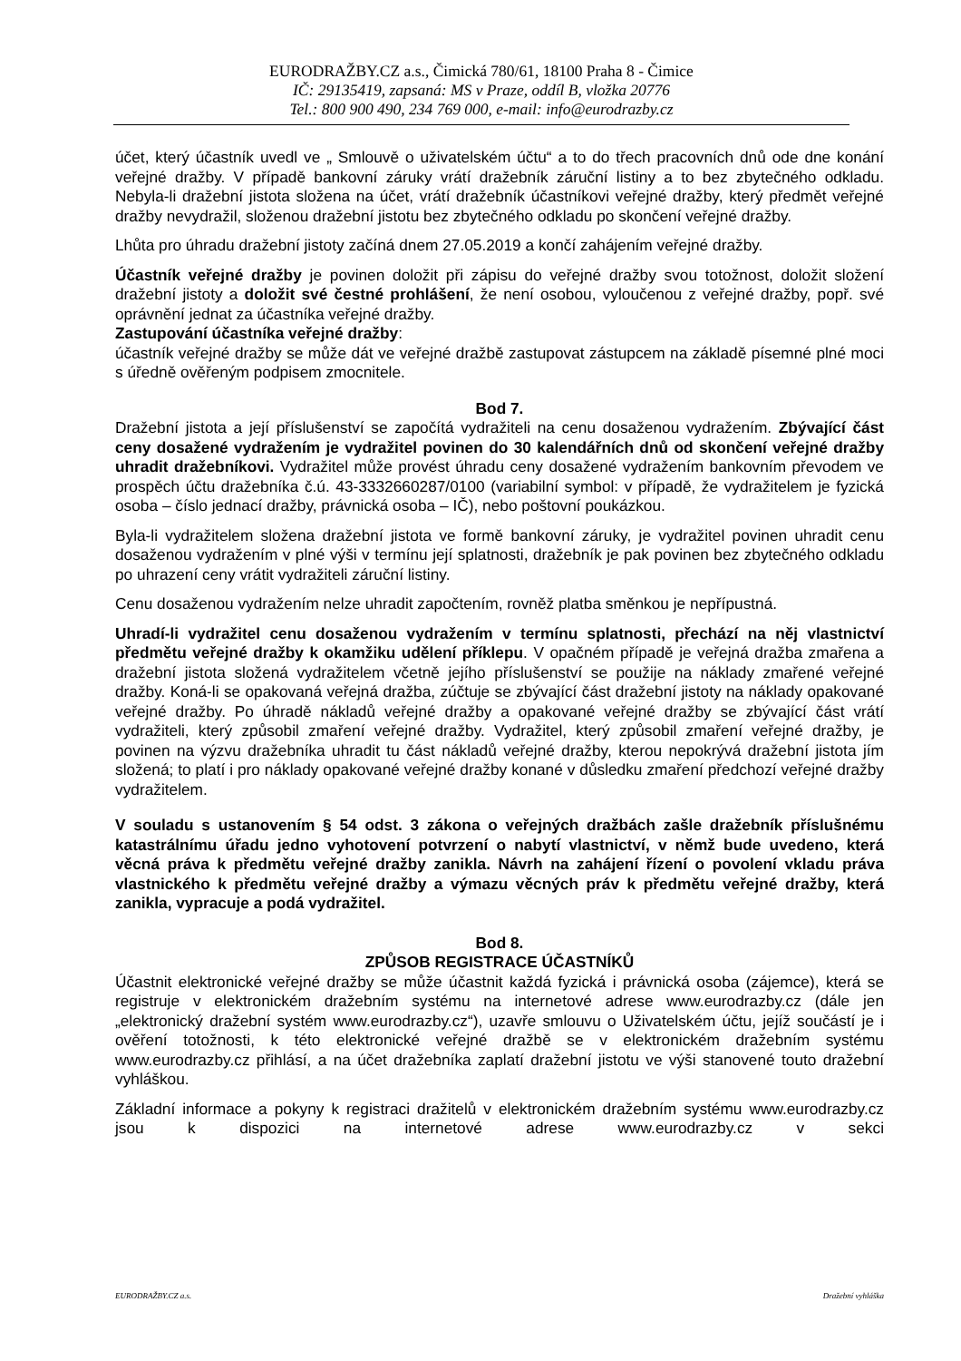EURODRAŽBY.CZ a.s., Čimická 780/61, 18100 Praha 8 - Čimice
IČ: 29135419, zapsaná: MS v Praze, oddíl B, vložka 20776
Tel.: 800 900 490, 234 769 000, e-mail: info@eurodrazby.cz
účet, který účastník uvedl ve „ Smlouvě o uživatelském účtu“ a to do třech pracovních dnů ode dne konání veřejné dražby. V případě bankovní záruky vrátí dražebník záruční listiny a to bez zbytečného odkladu. Nebyla-li dražební jistota složena na účet, vrátí dražebník účastníkovi veřejné dražby, který předmět veřejné dražby nevydražil, složenou dražební jistotu bez zbytečného odkladu po skončení veřejné dražby.
Lhůta pro úhradu dražební jistoty začíná dnem 27.05.2019 a končí zahájením veřejné dražby.
Účastník veřejné dražby je povinen doložit při zápisu do veřejné dražby svou totožnost, doložit složení dražební jistoty a doložit své čestné prohlášení, že není osobou, vyloučenou z veřejné dražby, popř. své oprávnění jednat za účastníka veřejné dražby.
Zastupování účastníka veřejné dražby:
účastník veřejné dražby se může dát ve veřejné dražbě zastupovat zástupcem na základě písemné plné moci s úředně ověřeným podpisem zmocnitele.
Bod 7.
Dražební jistota a její příslušenství se započítá vydražiteli na cenu dosaženou vydražením. Zbývající část ceny dosažené vydražením je vydražitel povinen do 30 kalendářních dnů od skončení veřejné dražby uhradit dražebníkovi. Vydražitel může provést úhradu ceny dosažené vydražením bankovním převodem ve prospěch účtu dražebníka č.ú. 43-3332660287/0100 (variabilní symbol: v případě, že vydražitelem je fyzická osoba – číslo jednací dražby, právnická osoba – IČ), nebo poštovní poukázkou.
Byla-li vydražitelem složena dražební jistota ve formě bankovní záruky, je vydražitel povinen uhradit cenu dosaženou vydražením v plné výši v termínu její splatnosti, dražebník je pak povinen bez zbytečného odkladu po uhrazení ceny vrátit vydražiteli záruční listiny.
Cenu dosaženou vydražením nelze uhradit započtením, rovněž platba směnkou je nepřípustná.
Uhradí-li vydražitel cenu dosaženou vydražením v termínu splatnosti, přechází na něj vlastnictví předmětu veřejné dražby k okamžiku udělení příklepu. V opačném případě je veřejná dražba zmařena a dražební jistota složená vydražitelem včetně jejího příslušenství se použije na náklady zmařené veřejné dražby. Koná-li se opakovaná veřejná dražba, zúčtuje se zbývající část dražební jistoty na náklady opakované veřejné dražby. Po úhradě nákladů veřejné dražby a opakované veřejné dražby se zbývající část vrátí vydražiteli, který způsobil zmaření veřejné dražby. Vydražitel, který způsobil zmaření veřejné dražby, je povinen na výzvu dražebníka uhradit tu část nákladů veřejné dražby, kterou nepokrývá dražební jistota jím složená; to platí i pro náklady opakované veřejné dražby konané v důsledku zmaření předchozí veřejné dražby vydražitelem.
V souladu s ustanovením § 54 odst. 3 zákona o veřejných dražbách zašle dražebník příslušnému katastrálnímu úřadu jedno vyhotovení potvrzení o nabytí vlastnictví, v němž bude uvedeno, která věcná práva k předmětu veřejné dražby zanikla. Návrh na zahájení řízení o povolení vkladu práva vlastnického k předmětu veřejné dražby a výmazu věcných práv k předmětu veřejné dražby, která zanikla, vypracuje a podá vydražitel.
Bod 8.
ZPŮSOB REGISTRACE ÚČASTNÍKŮ
Účastnit elektronické veřejné dražby se může účastnit každá fyzická i právnická osoba (zájemce), která se registruje v elektronickém dražebním systému na internetové adrese www.eurodrazby.cz (dále jen „elektronický dražební systém www.eurodrazby.cz“), uzavře smlouvu o Uživatelském účtu, jejíž součástí je i ověření totožnosti, k této elektronické veřejné dražbě se v elektronickém dražebním systému www.eurodrazby.cz přihlásí, a na účet dražebníka zaplatí dražební jistotu ve výši stanovené touto dražební vyhláškou.
Základní informace a pokyny k registraci dražitelů v elektronickém dražebním systému www.eurodrazby.cz jsou k dispozici na internetové adrese www.eurodrazby.cz v sekci
EURODRAŽBY.CZ a.s. Dražební vyhláška